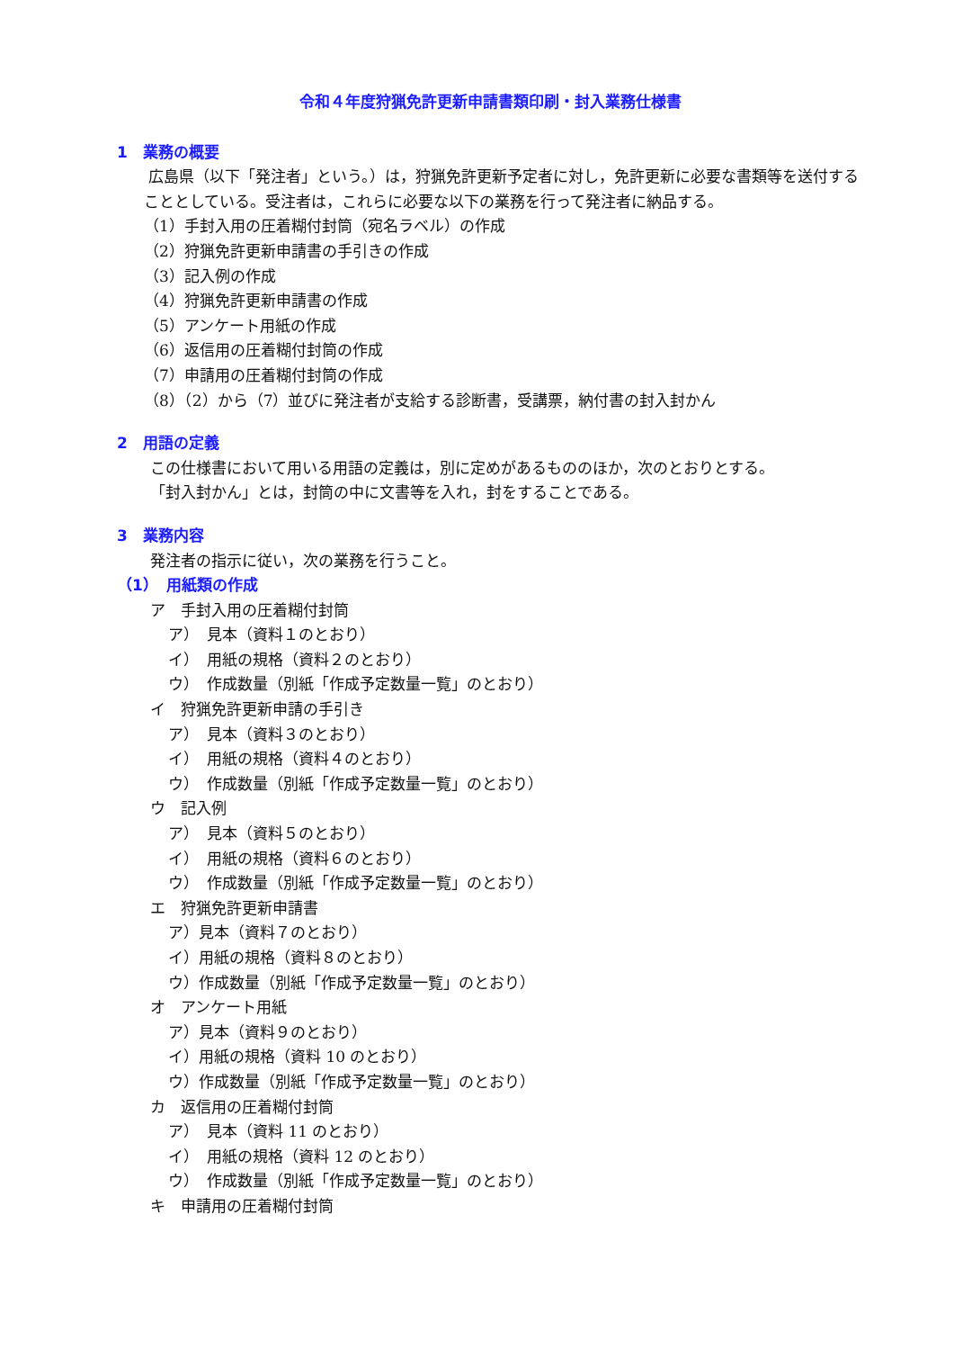令和４年度狩猟免許更新申請書類印刷・封入業務仕様書
1　業務の概要
広島県（以下「発注者」という。）は，狩猟免許更新予定者に対し，免許更新に必要な書類等を送付することとしている。受注者は，これらに必要な以下の業務を行って発注者に納品する。
（1）手封入用の圧着糊付封筒（宛名ラベル）の作成
（2）狩猟免許更新申請書の手引きの作成
（3）記入例の作成
（4）狩猟免許更新申請書の作成
（5）アンケート用紙の作成
（6）返信用の圧着糊付封筒の作成
（7）申請用の圧着糊付封筒の作成
（8）（2）から（7）並びに発注者が支給する診断書，受講票，納付書の封入封かん
2　用語の定義
この仕様書において用いる用語の定義は，別に定めがあるもののほか，次のとおりとする。
「封入封かん」とは，封筒の中に文書等を入れ，封をすることである。
3　業務内容
発注者の指示に従い，次の業務を行うこと。
（1）　用紙類の作成
ア　手封入用の圧着糊付封筒
ア）　見本（資料１のとおり）
イ）　用紙の規格（資料２のとおり）
ウ）　作成数量（別紙「作成予定数量一覧」のとおり）
イ　狩猟免許更新申請の手引き
ア）　見本（資料３のとおり）
イ）　用紙の規格（資料４のとおり）
ウ）　作成数量（別紙「作成予定数量一覧」のとおり）
ウ　記入例
ア）　見本（資料５のとおり）
イ）　用紙の規格（資料６のとおり）
ウ）　作成数量（別紙「作成予定数量一覧」のとおり）
エ　狩猟免許更新申請書
ア）見本（資料７のとおり）
イ）用紙の規格（資料８のとおり）
ウ）作成数量（別紙「作成予定数量一覧」のとおり）
オ　アンケート用紙
ア）見本（資料９のとおり）
イ）用紙の規格（資料 10 のとおり）
ウ）作成数量（別紙「作成予定数量一覧」のとおり）
カ　返信用の圧着糊付封筒
ア）　見本（資料 11 のとおり）
イ）　用紙の規格（資料 12 のとおり）
ウ）　作成数量（別紙「作成予定数量一覧」のとおり）
キ　申請用の圧着糊付封筒